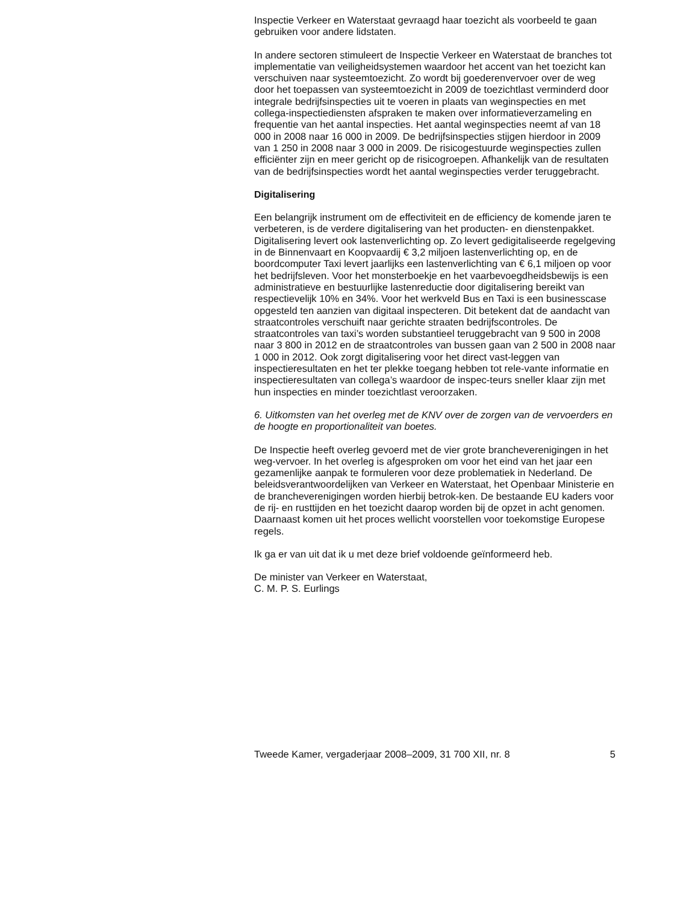Inspectie Verkeer en Waterstaat gevraagd haar toezicht als voorbeeld te gaan gebruiken voor andere lidstaten.
In andere sectoren stimuleert de Inspectie Verkeer en Waterstaat de branches tot implementatie van veiligheidsystemen waardoor het accent van het toezicht kan verschuiven naar systeemtoezicht. Zo wordt bij goederenvervoer over de weg door het toepassen van systeemtoezicht in 2009 de toezichtlast verminderd door integrale bedrijfsinspecties uit te voeren in plaats van weginspecties en met collega-inspectiediensten afspraken te maken over informatieverzameling en frequentie van het aantal inspecties. Het aantal weginspecties neemt af van 18 000 in 2008 naar 16 000 in 2009. De bedrijfsinspecties stijgen hierdoor in 2009 van 1 250 in 2008 naar 3 000 in 2009. De risicogestuurde weginspecties zullen efficiënter zijn en meer gericht op de risicogroepen. Afhankelijk van de resultaten van de bedrijfsinspecties wordt het aantal weginspecties verder teruggebracht.
Digitalisering
Een belangrijk instrument om de effectiviteit en de efficiency de komende jaren te verbeteren, is de verdere digitalisering van het producten- en dienstenpakket. Digitalisering levert ook lastenverlichting op. Zo levert gedigitaliseerde regelgeving in de Binnenvaart en Koopvaardij € 3,2 miljoen lastenverlichting op, en de boordcomputer Taxi levert jaarlijks een lastenverlichting van € 6,1 miljoen op voor het bedrijfsleven. Voor het monsterboekje en het vaarbevoegdheidsbewijs is een administratieve en bestuurlijke lastenreductie door digitalisering bereikt van respectievelijk 10% en 34%. Voor het werkveld Bus en Taxi is een businesscase opgesteld ten aanzien van digitaal inspecteren. Dit betekent dat de aandacht van straatcontroles verschuift naar gerichte straaten bedrijfscontroles. De straatcontroles van taxi’s worden substantieel teruggebracht van 9 500 in 2008 naar 3 800 in 2012 en de straatcontroles van bussen gaan van 2 500 in 2008 naar 1 000 in 2012. Ook zorgt digitalisering voor het direct vast-leggen van inspectieresultaten en het ter plekke toegang hebben tot rele-vante informatie en inspectieresultaten van collega’s waardoor de inspec-teurs sneller klaar zijn met hun inspecties en minder toezichtlast veroorzaken.
6. Uitkomsten van het overleg met de KNV over de zorgen van de vervoerders en de hoogte en proportionaliteit van boetes.
De Inspectie heeft overleg gevoerd met de vier grote brancheverenigingen in het weg-vervoer. In het overleg is afgesproken om voor het eind van het jaar een gezamenlijke aanpak te formuleren voor deze problematiek in Nederland. De beleidsverantwoordelijken van Verkeer en Waterstaat, het Openbaar Ministerie en de brancheverenigingen worden hierbij betrok-ken. De bestaande EU kaders voor de rij- en rusttijden en het toezicht daarop worden bij de opzet in acht genomen. Daarnaast komen uit het proces wellicht voorstellen voor toekomstige Europese regels.
Ik ga er van uit dat ik u met deze brief voldoende geïnformeerd heb.
De minister van Verkeer en Waterstaat,
C. M. P. S. Eurlings
Tweede Kamer, vergaderjaar 2008–2009, 31 700 XII, nr. 8 5